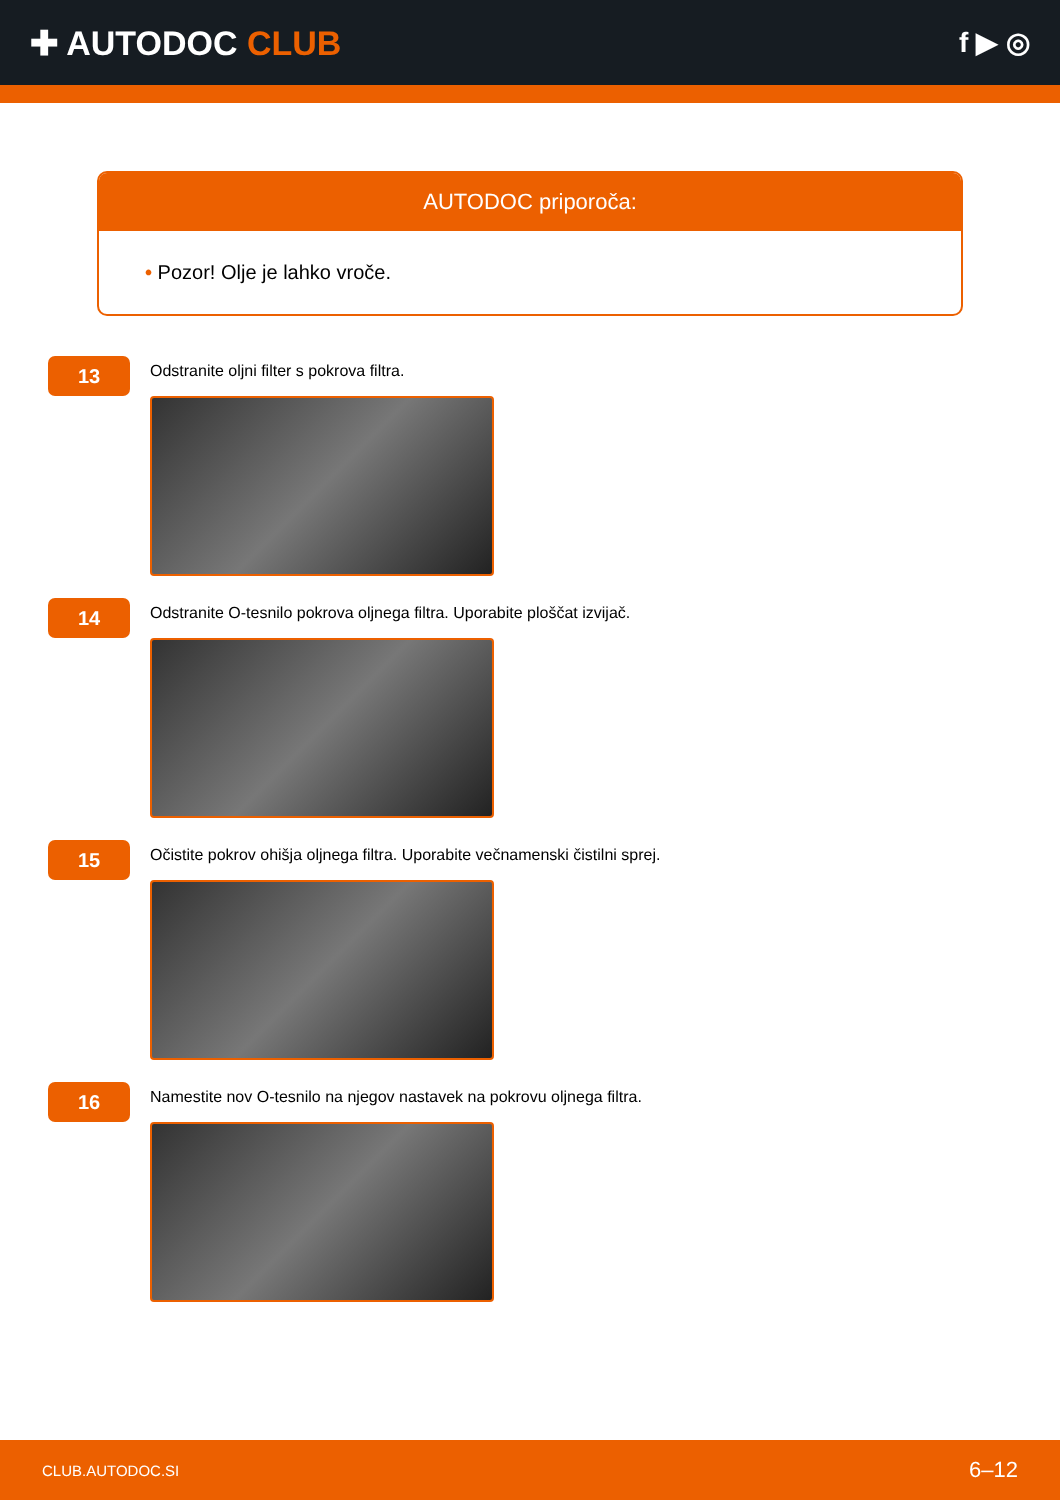✚ AUTODOC CLUB
f ▶ ◎
AUTODOC priporoča:
• Pozor! Olje je lahko vroče.
13
Odstranite oljni filter s pokrova filtra.
14
Odstranite O-tesnilo pokrova oljnega filtra. Uporabite ploščat izvijač.
15
Očistite pokrov ohišja oljnega filtra. Uporabite večnamenski čistilni sprej.
16
Namestite nov O-tesnilo na njegov nastavek na pokrovu oljnega filtra.
CLUB.AUTODOC.SI 6–12